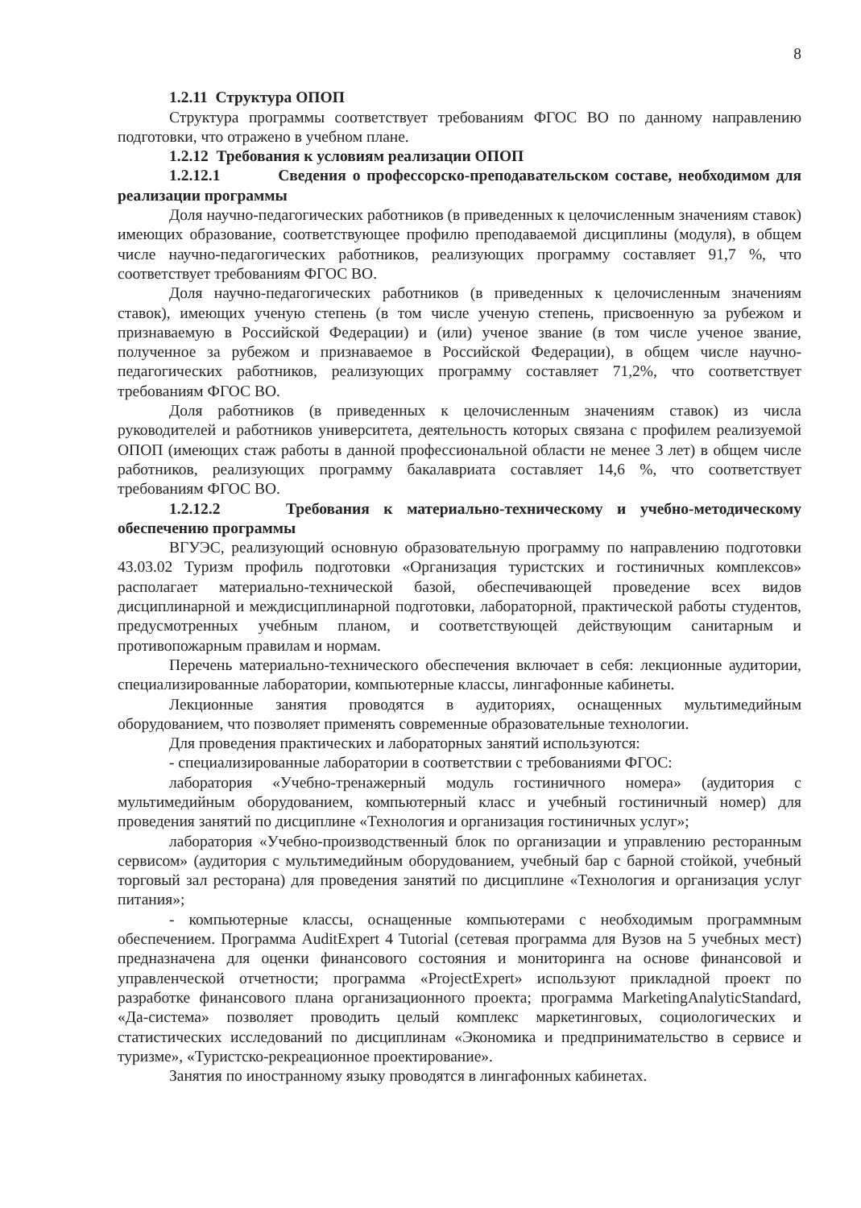8
1.2.11 Структура ОПОП
Структура программы соответствует требованиям ФГОС ВО по данному направлению подготовки, что отражено в учебном плане.
1.2.12 Требования к условиям реализации ОПОП
1.2.12.1 Сведения о профессорско-преподавательском составе, необходимом для реализации программы
Доля научно-педагогических работников (в приведенных к целочисленным значениям ставок) имеющих образование, соответствующее профилю преподаваемой дисциплины (модуля), в общем числе научно-педагогических работников, реализующих программу составляет 91,7 %, что соответствует требованиям ФГОС ВО.
Доля научно-педагогических работников (в приведенных к целочисленным значениям ставок), имеющих ученую степень (в том числе ученую степень, присвоенную за рубежом и признаваемую в Российской Федерации) и (или) ученое звание (в том числе ученое звание, полученное за рубежом и признаваемое в Российской Федерации), в общем числе научно-педагогических работников, реализующих программу составляет 71,2%, что соответствует требованиям ФГОС ВО.
Доля работников (в приведенных к целочисленным значениям ставок) из числа руководителей и работников университета, деятельность которых связана с профилем реализуемой ОПОП (имеющих стаж работы в данной профессиональной области не менее 3 лет) в общем числе работников, реализующих программу бакалавриата составляет 14,6 %, что соответствует требованиям ФГОС ВО.
1.2.12.2 Требования к материально-техническому и учебно-методическому обеспечению программы
ВГУЭС, реализующий основную образовательную программу по направлению подготовки 43.03.02 Туризм профиль подготовки «Организация туристских и гостиничных комплексов» располагает материально-технической базой, обеспечивающей проведение всех видов дисциплинарной и междисциплинарной подготовки, лабораторной, практической работы студентов, предусмотренных учебным планом, и соответствующей действующим санитарным и противопожарным правилам и нормам.
Перечень материально-технического обеспечения включает в себя: лекционные аудитории, специализированные лаборатории, компьютерные классы, лингафонные кабинеты.
Лекционные занятия проводятся в аудиториях, оснащенных мультимедийным оборудованием, что позволяет применять современные образовательные технологии.
Для проведения практических и лабораторных занятий используются:
- специализированные лаборатории в соответствии с требованиями ФГОС:
лаборатория «Учебно-тренажерный модуль гостиничного номера» (аудитория с мультимедийным оборудованием, компьютерный класс и учебный гостиничный номер) для проведения занятий по дисциплине «Технология и организация гостиничных услуг»;
лаборатория «Учебно-производственный блок по организации и управлению ресторанным сервисом» (аудитория с мультимедийным оборудованием, учебный бар с барной стойкой, учебный торговый зал ресторана) для проведения занятий по дисциплине «Технология и организация услуг питания»;
- компьютерные классы, оснащенные компьютерами с необходимым программным обеспечением. Программа AuditExpert 4 Tutorial (сетевая программа для Вузов на 5 учебных мест) предназначена для оценки финансового состояния и мониторинга на основе финансовой и управленческой отчетности; программа «ProjectExpert» используют прикладной проект по разработке финансового плана организационного проекта; программа MarketingAnalyticStandard, «Да-система» позволяет проводить целый комплекс маркетинговых, социологических и статистических исследований по дисциплинам «Экономика и предпринимательство в сервисе и туризме», «Туристско-рекреационное проектирование».
Занятия по иностранному языку проводятся в лингафонных кабинетах.